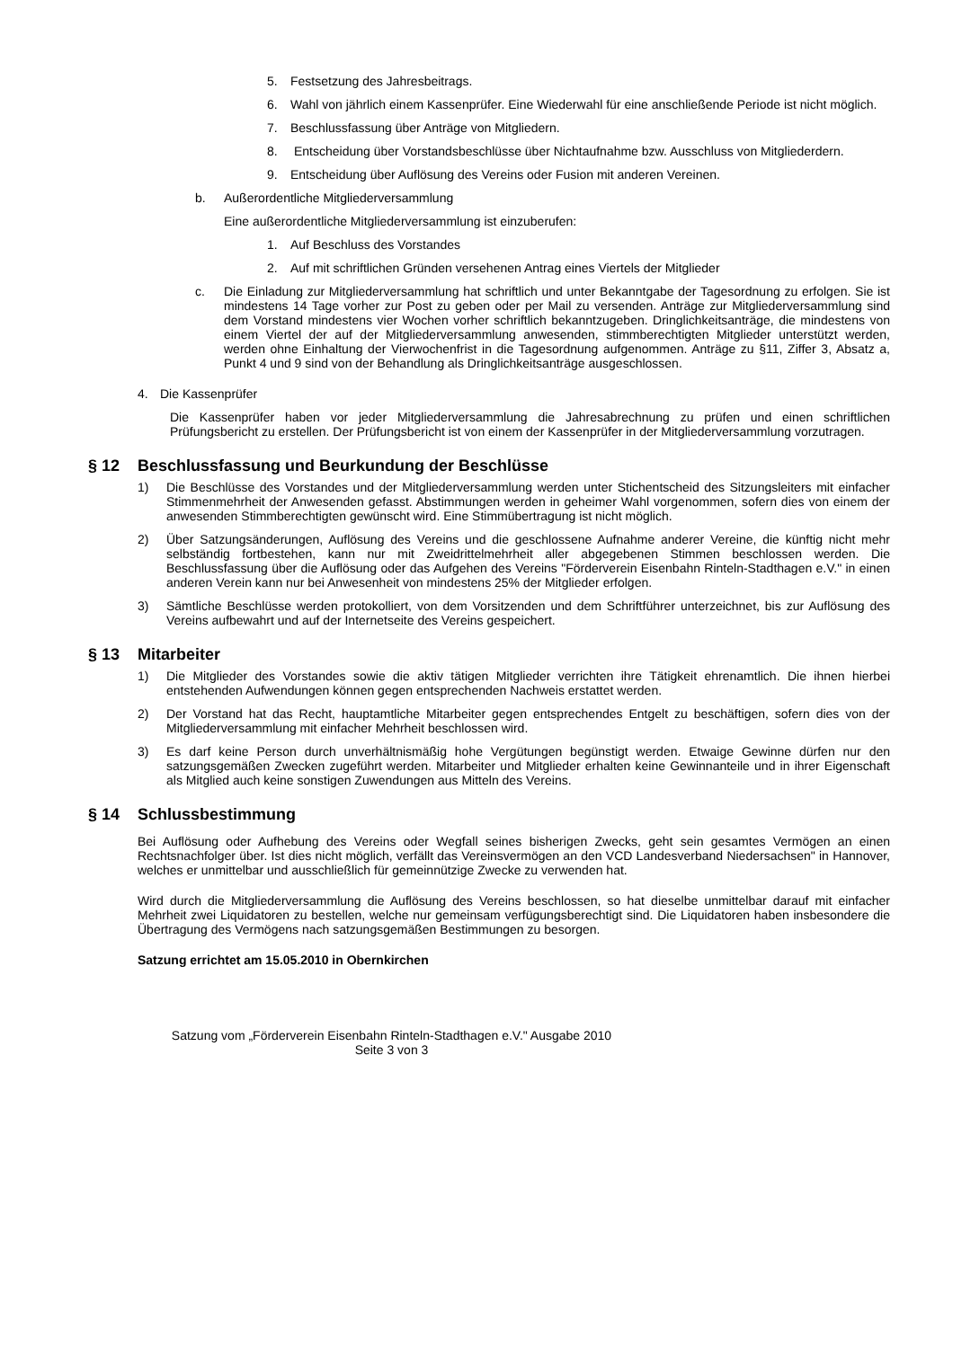5. Festsetzung des Jahresbeitrags.
6. Wahl von jährlich einem Kassenprüfer. Eine Wiederwahl für eine anschließende Periode ist nicht möglich.
7. Beschlussfassung über Anträge von Mitgliedern.
8. Entscheidung über Vorstandsbeschlüsse über Nichtaufnahme bzw. Ausschluss von Mitglieder­dern.
9. Entscheidung über Auflösung des Vereins oder Fusion mit anderen Vereinen.
b. Außerordentliche Mitgliederversammlung
Eine außerordentliche Mitgliederversammlung ist einzuberufen:
1. Auf Beschluss des Vorstandes
2. Auf mit schriftlichen Gründen versehenen Antrag eines Viertels der Mitglieder
c. Die Einladung zur Mitgliederversammlung hat schriftlich und unter Bekanntgabe der Tagesordnung zu erfolgen. Sie ist mindestens 14 Tage vorher zur Post zu geben oder per Mail zu versenden. Anträge zur Mitgliederversammlung sind dem Vorstand mindestens vier Wochen vorher schriftlich bekanntzugeben. Dringlichkeitsanträge, die mindestens von einem Viertel der auf der Mitgliederversammlung anwesenden, stimmberechtigten Mitglieder unterstützt werden, werden ohne Einhaltung der Vierwochenfrist in die Tagesordnung aufgenommen. Anträge zu §11, Ziffer 3, Absatz a, Punkt 4 und 9 sind von der Behandlung als Dringlichkeitsanträge ausgeschlossen.
4. Die Kassenprüfer
Die Kassenprüfer haben vor jeder Mitgliederversammlung die Jahresabrechnung zu prüfen und einen schriftlichen Prüfungsbericht zu erstellen. Der Prüfungsbericht ist von einem der Kassenprüfer in der Mitgliederversammlung vorzutragen.
§ 12 Beschlussfassung und Beurkundung der Beschlüsse
1) Die Beschlüsse des Vorstandes und der Mitgliederversammlung werden unter Stichentscheid des Sitzungsleiters mit einfacher Stimmenmehrheit der Anwesenden gefasst. Abstimmungen werden in geheimer Wahl vorgenommen, sofern dies von einem der anwesenden Stimmberechtigten gewünscht wird. Eine Stimmübertragung ist nicht möglich.
2) Über Satzungsänderungen, Auflösung des Vereins und die geschlossene Aufnahme anderer Vereine, die künftig nicht mehr selbständig fortbestehen, kann nur mit Zweidrittelmehrheit aller abgegebenen Stimmen beschlossen werden. Die Beschlussfassung über die Auflösung oder das Aufgehen des Vereins "Förderverein Eisenbahn Rinteln-Stadthagen e.V." in einen anderen Verein kann nur bei Anwesenheit von mindestens 25% der Mitglieder erfolgen.
3) Sämtliche Beschlüsse werden protokolliert, von dem Vorsitzenden und dem Schriftführer unterzeichnet, bis zur Auflösung des Vereins aufbewahrt und auf der Internetseite des Vereins gespeichert.
§ 13 Mitarbeiter
1) Die Mitglieder des Vorstandes sowie die aktiv tätigen Mitglieder verrichten ihre Tätigkeit ehrenamtlich. Die ihnen hierbei entstehenden Aufwendungen können gegen entsprechenden Nachweis erstattet werden.
2) Der Vorstand hat das Recht, hauptamtliche Mitarbeiter gegen entsprechendes Entgelt zu beschäftigen, sofern dies von der Mitgliederversammlung mit einfacher Mehrheit beschlossen wird.
3) Es darf keine Person durch unverhältnismäßig hohe Vergütungen begünstigt werden. Etwaige Gewinne dürfen nur den satzungsgemäßen Zwecken zugeführt werden. Mitarbeiter und Mitglieder erhalten keine Gewinnanteile und in ihrer Eigenschaft als Mitglied auch keine sonstigen Zuwendungen aus Mitteln des Vereins.
§ 14 Schlussbestimmung
Bei Auflösung oder Aufhebung des Vereins oder Wegfall seines bisherigen Zwecks, geht sein gesamtes Vermögen an einen Rechtsnachfolger über. Ist dies nicht möglich, verfällt das Vereinsvermögen an den VCD Landesverband Niedersachsen" in Hannover, welches er unmittelbar und ausschließlich für gemeinnützige Zwecke zu verwenden hat.
Wird durch die Mitgliederversammlung die Auflösung des Vereins beschlossen, so hat dieselbe unmittelbar darauf mit einfacher Mehrheit zwei Liquidatoren zu bestellen, welche nur gemeinsam verfügungsberechtigt sind. Die Liquidatoren haben insbesondere die Übertragung des Vermögens nach satzungsgemäßen Bestimmungen zu besorgen.
Satzung errichtet am 15.05.2010 in Obernkirchen
Satzung vom „Förderverein Eisenbahn Rinteln-Stadthagen e.V." Ausgabe 2010
Seite 3 von 3